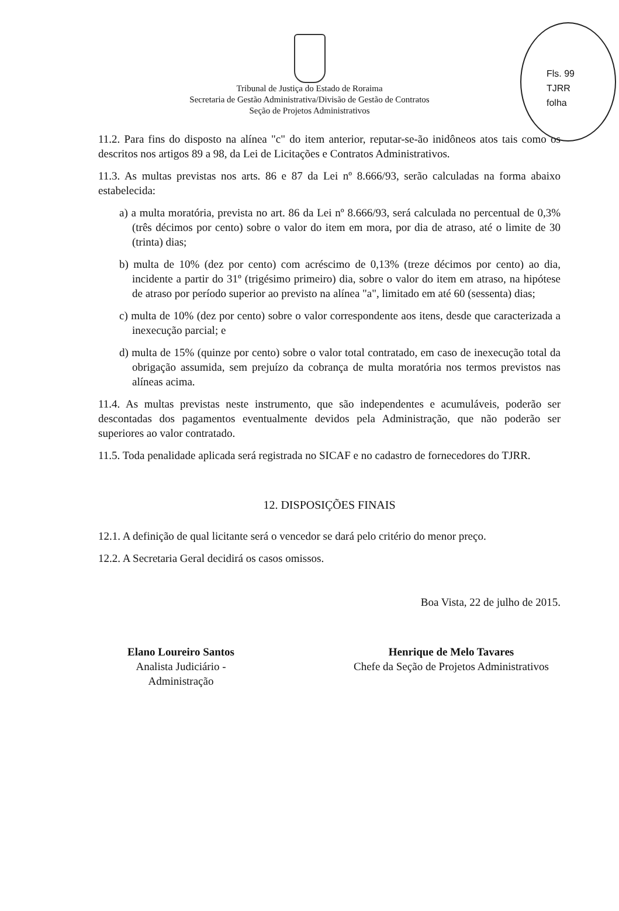Fls. 99
TJRR
folha
Tribunal de Justiça do Estado de Roraima
Secretaria de Gestão Administrativa/Divisão de Gestão de Contratos
Seção de Projetos Administrativos
11.2. Para fins do disposto na alínea "c" do item anterior, reputar-se-ão inidôneos atos tais como os descritos nos artigos 89 a 98, da Lei de Licitações e Contratos Administrativos.
11.3. As multas previstas nos arts. 86 e 87 da Lei nº 8.666/93, serão calculadas na forma abaixo estabelecida:
a) a multa moratória, prevista no art. 86 da Lei nº 8.666/93, será calculada no percentual de 0,3% (três décimos por cento) sobre o valor do item em mora, por dia de atraso, até o limite de 30 (trinta) dias;
b) multa de 10% (dez por cento) com acréscimo de 0,13% (treze décimos por cento) ao dia, incidente a partir do 31º (trigésimo primeiro) dia, sobre o valor do item em atraso, na hipótese de atraso por período superior ao previsto na alínea "a", limitado em até 60 (sessenta) dias;
c) multa de 10% (dez por cento) sobre o valor correspondente aos itens, desde que caracterizada a inexecução parcial; e
d) multa de 15% (quinze por cento) sobre o valor total contratado, em caso de inexecução total da obrigação assumida, sem prejuízo da cobrança de multa moratória nos termos previstos nas alíneas acima.
11.4. As multas previstas neste instrumento, que são independentes e acumuláveis, poderão ser descontadas dos pagamentos eventualmente devidos pela Administração, que não poderão ser superiores ao valor contratado.
11.5. Toda penalidade aplicada será registrada no SICAF e no cadastro de fornecedores do TJRR.
12. DISPOSIÇÕES FINAIS
12.1. A definição de qual licitante será o vencedor se dará pelo critério do menor preço.
12.2. A Secretaria Geral decidirá os casos omissos.
Boa Vista, 22 de julho de 2015.
Elano Loureiro Santos
Analista Judiciário -
Administração
Henrique de Melo Tavares
Chefe da Seção de Projetos Administrativos